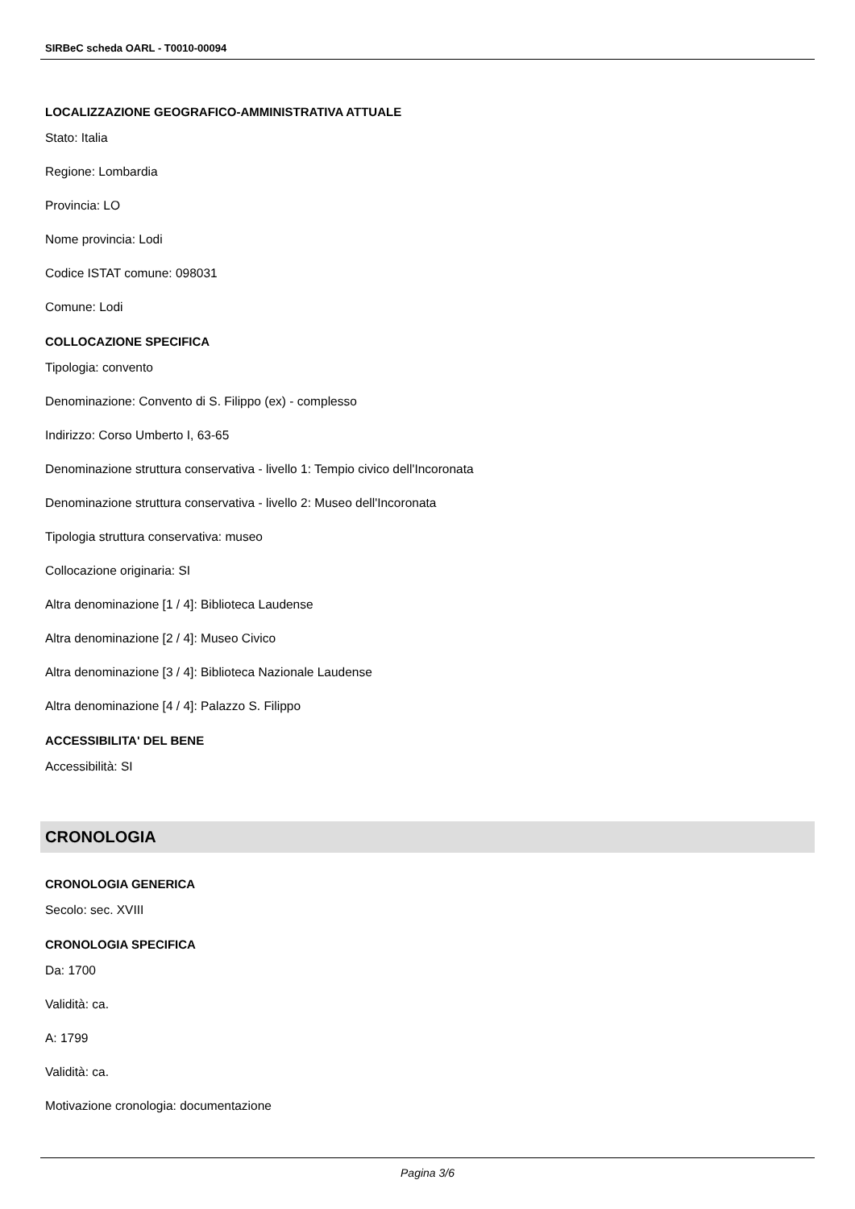SIRBeC scheda OARL - T0010-00094
LOCALIZZAZIONE GEOGRAFICO-AMMINISTRATIVA ATTUALE
Stato: Italia
Regione: Lombardia
Provincia: LO
Nome provincia: Lodi
Codice ISTAT comune: 098031
Comune: Lodi
COLLOCAZIONE SPECIFICA
Tipologia: convento
Denominazione: Convento di S. Filippo (ex) - complesso
Indirizzo: Corso Umberto I, 63-65
Denominazione struttura conservativa - livello 1: Tempio civico dell'Incoronata
Denominazione struttura conservativa - livello 2: Museo dell'Incoronata
Tipologia struttura conservativa: museo
Collocazione originaria: SI
Altra denominazione [1 / 4]: Biblioteca Laudense
Altra denominazione [2 / 4]: Museo Civico
Altra denominazione [3 / 4]: Biblioteca Nazionale Laudense
Altra denominazione [4 / 4]: Palazzo S. Filippo
ACCESSIBILITA' DEL BENE
Accessibilità: SI
CRONOLOGIA
CRONOLOGIA GENERICA
Secolo: sec. XVIII
CRONOLOGIA SPECIFICA
Da: 1700
Validità: ca.
A: 1799
Validità: ca.
Motivazione cronologia: documentazione
Pagina 3/6